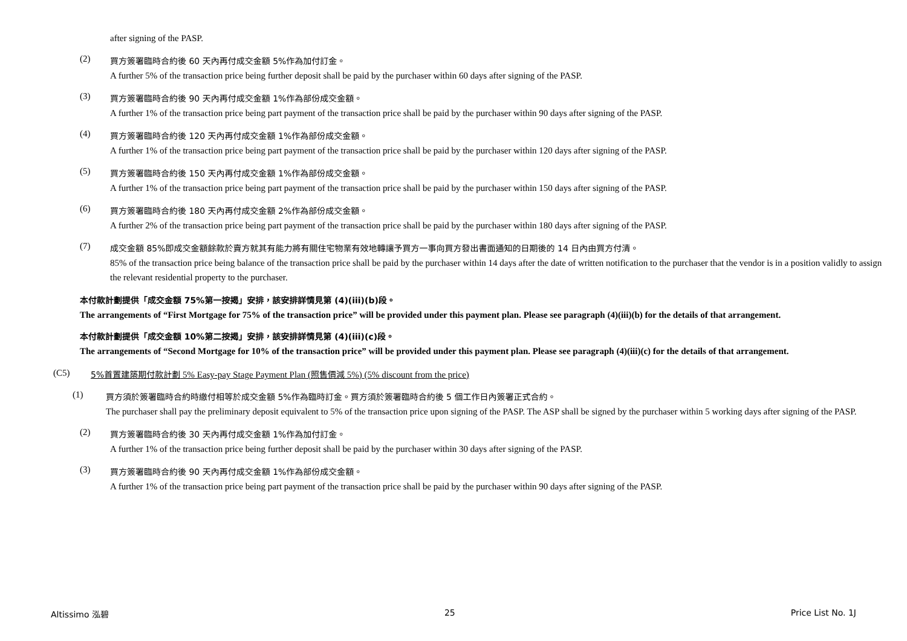after signing of the PASP.
(2)
買方簽署臨時合約後 60 天內再付成交金額 5%作為加付訂金。
A further 5% of the transaction price being further deposit shall be paid by the purchaser within 60 days after signing of the PASP.
(3)
買方簽署臨時合約後 90 天內再付成交金額 1%作為部份成交金額。
A further 1% of the transaction price being part payment of the transaction price shall be paid by the purchaser within 90 days after signing of the PASP.
(4)
買方簽署臨時合約後 120 天內再付成交金額 1%作為部份成交金額。
A further 1% of the transaction price being part payment of the transaction price shall be paid by the purchaser within 120 days after signing of the PASP.
(5)
買方簽署臨時合約後 150 天內再付成交金額 1%作為部份成交金額。
A further 1% of the transaction price being part payment of the transaction price shall be paid by the purchaser within 150 days after signing of the PASP.
(6)
買方簽署臨時合約後 180 天內再付成交金額 2%作為部份成交金額。
A further 2% of the transaction price being part payment of the transaction price shall be paid by the purchaser within 180 days after signing of the PASP.
(7)
成交金額 85%即成交金額餘款於賣方就其有能力將有關住宅物業有效地轉讓予買方一事向買方發出書面通知的日期後的 14 日內由買方付清。
85% of the transaction price being balance of the transaction price shall be paid by the purchaser within 14 days after the date of written notification to the purchaser that the vendor is in a position validly to assign the relevant residential property to the purchaser.
本付款計劃提供「成交金額 75%第一按揭」安排，該安排詳情見第 (4)(iii)(b)段。
The arrangements of “First Mortgage for 75% of the transaction price” will be provided under this payment plan. Please see paragraph (4)(iii)(b) for the details of that arrangement.
本付款計劃提供「成交金額 10%第二按揭」安排，該安排詳情見第 (4)(iii)(c)段。
The arrangements of “Second Mortgage for 10% of the transaction price” will be provided under this payment plan. Please see paragraph (4)(iii)(c) for the details of that arrangement.
(C5) 5%首置建築期付款計劃 5% Easy-pay Stage Payment Plan (照售價減 5%) (5% discount from the price)
(1)
買方須於簽署臨時合約時繳付相等於成交金額 5%作為臨時訂金。買方須於簽署臨時合約後 5 個工作日內簽署正式合約。
The purchaser shall pay the preliminary deposit equivalent to 5% of the transaction price upon signing of the PASP. The ASP shall be signed by the purchaser within 5 working days after signing of the PASP.
(2)
買方簽署臨時合約後 30 天內再付成交金額 1%作為加付訂金。
A further 1% of the transaction price being further deposit shall be paid by the purchaser within 30 days after signing of the PASP.
(3)
買方簽署臨時合約後 90 天內再付成交金額 1%作為部份成交金額。
A further 1% of the transaction price being part payment of the transaction price shall be paid by the purchaser within 90 days after signing of the PASP.
Altissimo 泓碧 25 Price List No. 1J